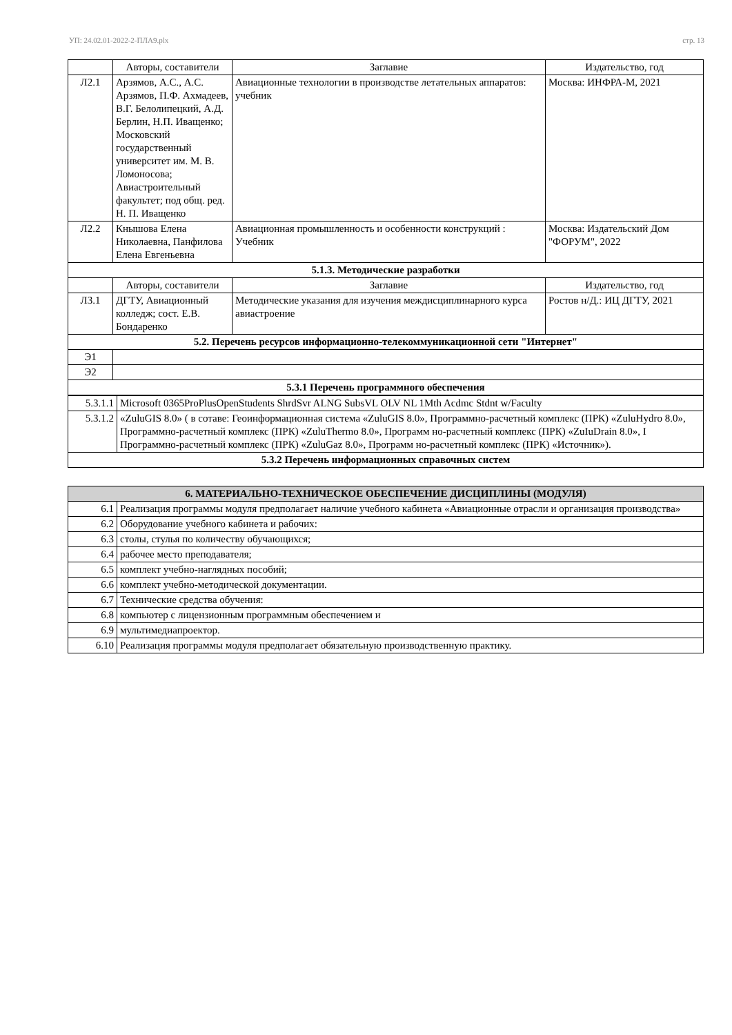УП: 24.02.01-2022-2-ПЛА9.plx стр. 13
| | Авторы, составители | Заглавие | Издательство, год |
| --- | --- | --- | --- |
| Л2.1 | Арзямов, А.С., А.С. Арзямов, П.Ф. Ахмадеев, В.Г. Белолипецкий, А.Д. Берлин, Н.П. Иващенко; Московский государственный университет им. М. В. Ломоносова; Авиастроительный факультет; под общ. ред. Н. П. Иващенко | Авиационные технологии в производстве летательных аппаратов: учебник | Москва: ИНФРА-М, 2021 |
| Л2.2 | Кнышова Елена Николаевна, Панфилова Елена Евгеньевна | Авиационная промышленность и особенности конструкций : Учебник | Москва: Издательский Дом "ФОРУМ", 2022 |
| 5.1.3. Методические разработки | | | |
| | Авторы, составители | Заглавие | Издательство, год |
| Л3.1 | ДГТУ, Авиационный колледж; сост. Е.В. Бондаренко | Методические указания для изучения междисциплинарного курса авиастроение | Ростов н/Д.: ИЦ ДГТУ, 2021 |
| 5.2. Перечень ресурсов информационно-телекоммуникационной сети "Интернет" | | | |
| Э1 | | | |
| Э2 | | | |
| 5.3.1 Перечень программного обеспечения | | | |
| 5.3.1.1 | Microsoft 0365ProPlusOpenStudents ShrdSvr ALNG SubsVL OLV NL 1Mth Acdmc Stdnt w/Faculty |
| 5.3.1.2 | «ZuluGIS 8.0» ( в сотаве: Геоинформационная система «ZuluGIS 8.0», Программно-расчетный комплекс (ПРК) «ZuluHydro 8.0», Программно-расчетный комплекс (ПРК) «ZuluThermo 8.0», Программ но-расчетный комплекс (ПРК) «ZuIuDrain 8.0», I Программно-расчетный комплекс (ПРК) «ZuluGaz 8.0», Программ но-расчетный комплекс (ПРК) «Источник»). |
| 5.3.2 Перечень информационных справочных систем | |
| 6. МАТЕРИАЛЬНО-ТЕХНИЧЕСКОЕ ОБЕСПЕЧЕНИЕ ДИСЦИПЛИНЫ (МОДУЛЯ) | |
| 6.1 | Реализация программы модуля предполагает наличие учебного кабинета «Авиационные отрасли и организация производства» |
| 6.2 | Оборудование учебного кабинета и рабочих: |
| 6.3 | столы, стулья по количеству обучающихся; |
| 6.4 | рабочее место преподавателя; |
| 6.5 | комплект учебно-наглядных пособий; |
| 6.6 | комплект учебно-методической документации. |
| 6.7 | Технические средства обучения: |
| 6.8 | компьютер с лицензионным программным обеспечением и |
| 6.9 | мультимедиапроектор. |
| 6.10 | Реализация программы модуля предполагает обязательную производственную практику. |